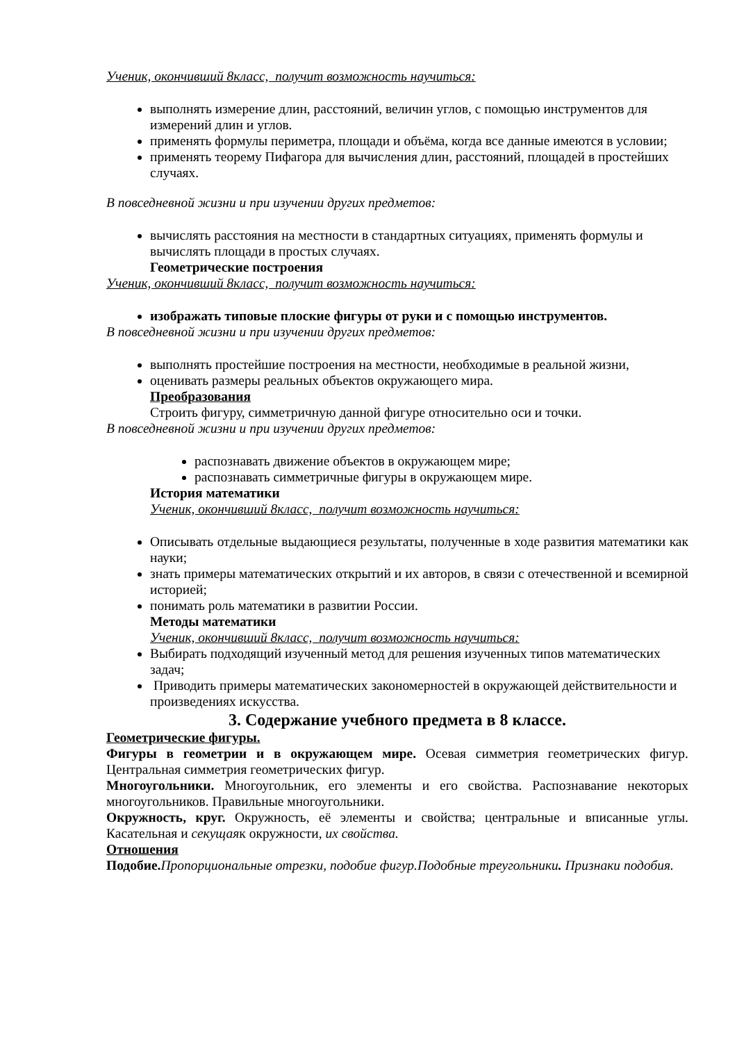Ученик, окончивший 8класс, получит возможность научиться:
выполнять измерение длин, расстояний, величин углов, с помощью инструментов для измерений длин и углов.
применять формулы периметра, площади и объёма, когда все данные имеются в условии;
применять теорему Пифагора для вычисления длин, расстояний, площадей в простейших случаях.
В повседневной жизни и при изучении других предметов:
вычислять расстояния на местности в стандартных ситуациях, применять формулы и вычислять площади в простых случаях.
Геометрические построения
Ученик, окончивший 8класс, получит возможность научиться:
изображать типовые плоские фигуры от руки и с помощью инструментов.
В повседневной жизни и при изучении других предметов:
выполнять простейшие построения на местности, необходимые в реальной жизни,
оценивать размеры реальных объектов окружающего мира.
Преобразования
Строить фигуру, симметричную данной фигуре относительно оси и точки.
В повседневной жизни и при изучении других предметов:
распознавать движение объектов в окружающем мире;
распознавать симметричные фигуры в окружающем мире.
История математики
Ученик, окончивший 8класс, получит возможность научиться:
Описывать отдельные выдающиеся результаты, полученные в ходе развития математики как науки;
знать примеры математических открытий и их авторов, в связи с отечественной и всемирной историей;
понимать роль математики в развитии России.
Методы математики
Ученик, окончивший 8класс, получит возможность научиться:
Выбирать подходящий изученный метод для решения изученных типов математических задач;
Приводить примеры математических закономерностей в окружающей действительности и произведениях искусства.
3. Содержание учебного предмета в 8 классе.
Геометрические фигуры.
Фигуры в геометрии и в окружающем мире. Осевая симметрия геометрических фигур. Центральная симметрия геометрических фигур.
Многоугольники. Многоугольник, его элементы и его свойства. Распознавание некоторых многоугольников. Правильные многоугольники.
Окружность, круг. Окружность, её элементы и свойства; центральные и вписанные углы. Касательная и секущаяк окружности, их свойства.
Отношения
Подобие. Пропорциональные отрезки, подобие фигур.Подобные треугольники. Признаки подобия.